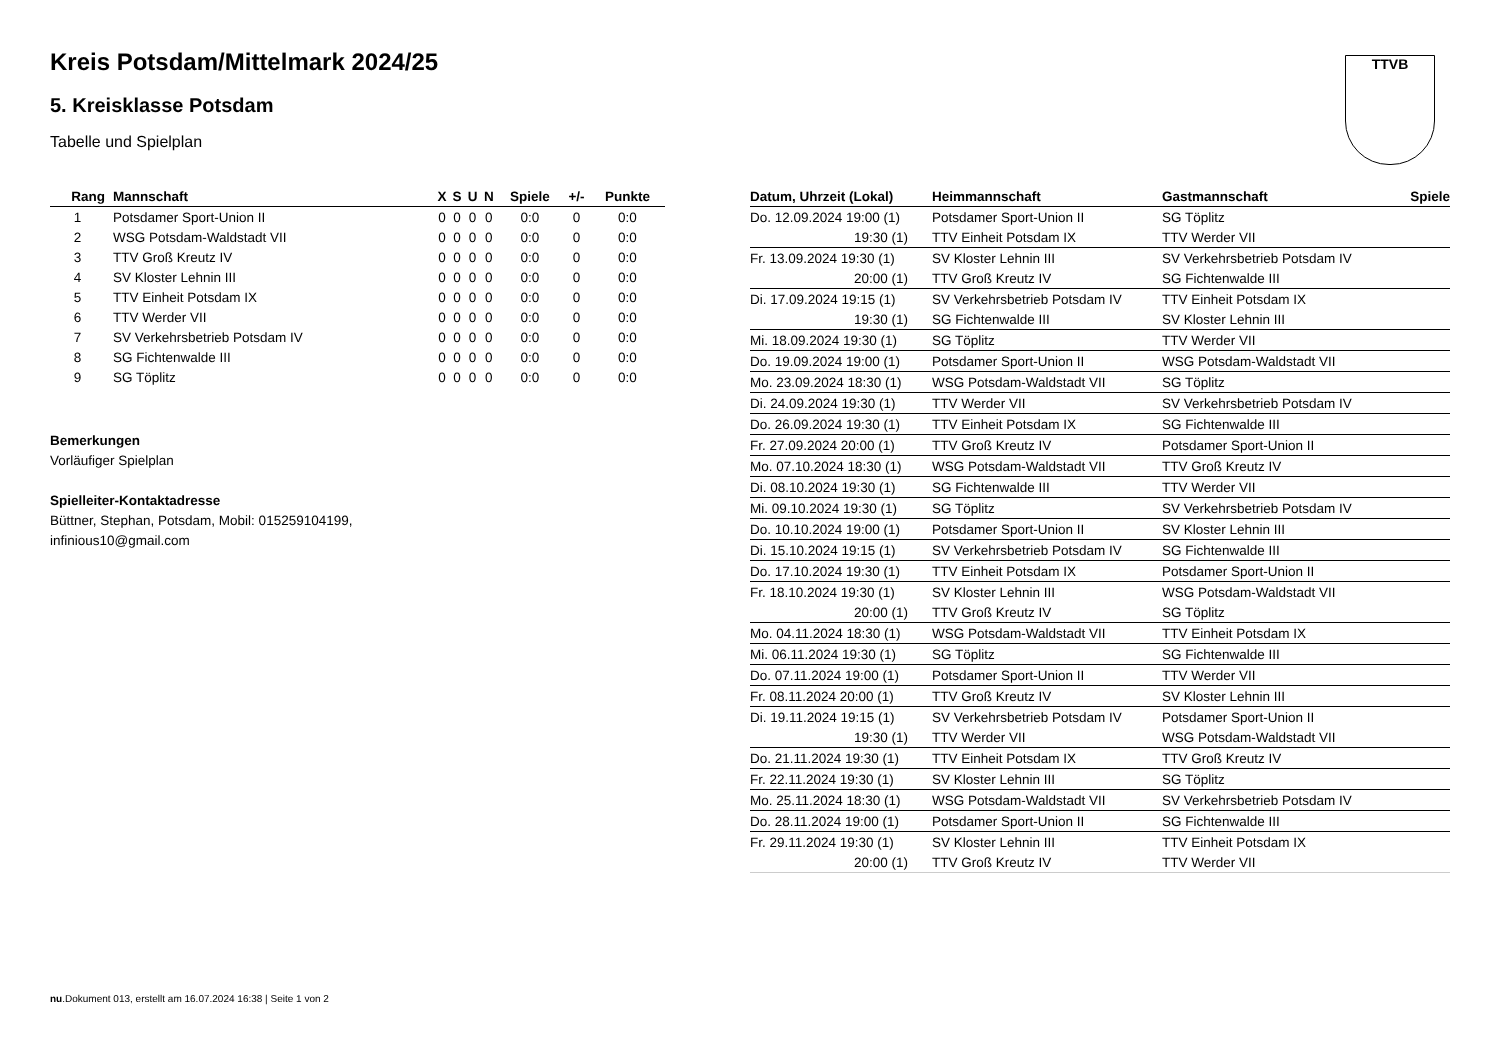TTVB
Kreis Potsdam/Mittelmark 2024/25
5. Kreisklasse Potsdam
Tabelle und Spielplan
| Rang | Mannschaft | X | S | U | N | Spiele | +/- | Punkte |
| --- | --- | --- | --- | --- | --- | --- | --- | --- |
| 1 | Potsdamer Sport-Union II | 0 | 0 | 0 | 0 | 0:0 | 0 | 0:0 |
| 2 | WSG Potsdam-Waldstadt VII | 0 | 0 | 0 | 0 | 0:0 | 0 | 0:0 |
| 3 | TTV Groß Kreutz IV | 0 | 0 | 0 | 0 | 0:0 | 0 | 0:0 |
| 4 | SV Kloster Lehnin III | 0 | 0 | 0 | 0 | 0:0 | 0 | 0:0 |
| 5 | TTV Einheit Potsdam IX | 0 | 0 | 0 | 0 | 0:0 | 0 | 0:0 |
| 6 | TTV Werder VII | 0 | 0 | 0 | 0 | 0:0 | 0 | 0:0 |
| 7 | SV Verkehrsbetrieb Potsdam IV | 0 | 0 | 0 | 0 | 0:0 | 0 | 0:0 |
| 8 | SG Fichtenwalde III | 0 | 0 | 0 | 0 | 0:0 | 0 | 0:0 |
| 9 | SG Töplitz | 0 | 0 | 0 | 0 | 0:0 | 0 | 0:0 |
Bemerkungen
Vorläufiger Spielplan
Spielleiter-Kontaktadresse
Büttner, Stephan, Potsdam, Mobil: 015259104199,
infinious10@gmail.com
| Datum, Uhrzeit (Lokal) | Heimmannschaft | Gastmannschaft | Spiele |
| --- | --- | --- | --- |
| Do. 12.09.2024 19:00 (1) | Potsdamer Sport-Union II | SG Töplitz | |
| 19:30 (1) | TTV Einheit Potsdam IX | TTV Werder VII | |
| Fr. 13.09.2024 19:30 (1) | SV Kloster Lehnin III | SV Verkehrsbetrieb Potsdam IV | |
| 20:00 (1) | TTV Groß Kreutz IV | SG Fichtenwalde III | |
| Di. 17.09.2024 19:15 (1) | SV Verkehrsbetrieb Potsdam IV | TTV Einheit Potsdam IX | |
| 19:30 (1) | SG Fichtenwalde III | SV Kloster Lehnin III | |
| Mi. 18.09.2024 19:30 (1) | SG Töplitz | TTV Werder VII | |
| Do. 19.09.2024 19:00 (1) | Potsdamer Sport-Union II | WSG Potsdam-Waldstadt VII | |
| Mo. 23.09.2024 18:30 (1) | WSG Potsdam-Waldstadt VII | SG Töplitz | |
| Di. 24.09.2024 19:30 (1) | TTV Werder VII | SV Verkehrsbetrieb Potsdam IV | |
| Do. 26.09.2024 19:30 (1) | TTV Einheit Potsdam IX | SG Fichtenwalde III | |
| Fr. 27.09.2024 20:00 (1) | TTV Groß Kreutz IV | Potsdamer Sport-Union II | |
| Mo. 07.10.2024 18:30 (1) | WSG Potsdam-Waldstadt VII | TTV Groß Kreutz IV | |
| Di. 08.10.2024 19:30 (1) | SG Fichtenwalde III | TTV Werder VII | |
| Mi. 09.10.2024 19:30 (1) | SG Töplitz | SV Verkehrsbetrieb Potsdam IV | |
| Do. 10.10.2024 19:00 (1) | Potsdamer Sport-Union II | SV Kloster Lehnin III | |
| Di. 15.10.2024 19:15 (1) | SV Verkehrsbetrieb Potsdam IV | SG Fichtenwalde III | |
| Do. 17.10.2024 19:30 (1) | TTV Einheit Potsdam IX | Potsdamer Sport-Union II | |
| Fr. 18.10.2024 19:30 (1) | SV Kloster Lehnin III | WSG Potsdam-Waldstadt VII | |
| 20:00 (1) | TTV Groß Kreutz IV | SG Töplitz | |
| Mo. 04.11.2024 18:30 (1) | WSG Potsdam-Waldstadt VII | TTV Einheit Potsdam IX | |
| Mi. 06.11.2024 19:30 (1) | SG Töplitz | SG Fichtenwalde III | |
| Do. 07.11.2024 19:00 (1) | Potsdamer Sport-Union II | TTV Werder VII | |
| Fr. 08.11.2024 20:00 (1) | TTV Groß Kreutz IV | SV Kloster Lehnin III | |
| Di. 19.11.2024 19:15 (1) | SV Verkehrsbetrieb Potsdam IV | Potsdamer Sport-Union II | |
| 19:30 (1) | TTV Werder VII | WSG Potsdam-Waldstadt VII | |
| Do. 21.11.2024 19:30 (1) | TTV Einheit Potsdam IX | TTV Groß Kreutz IV | |
| Fr. 22.11.2024 19:30 (1) | SV Kloster Lehnin III | SG Töplitz | |
| Mo. 25.11.2024 18:30 (1) | WSG Potsdam-Waldstadt VII | SV Verkehrsbetrieb Potsdam IV | |
| Do. 28.11.2024 19:00 (1) | Potsdamer Sport-Union II | SG Fichtenwalde III | |
| Fr. 29.11.2024 19:30 (1) | SV Kloster Lehnin III | TTV Einheit Potsdam IX | |
| 20:00 (1) | TTV Groß Kreutz IV | TTV Werder VII | |
nu.Dokument 013, erstellt am 16.07.2024 16:38 | Seite 1 von 2